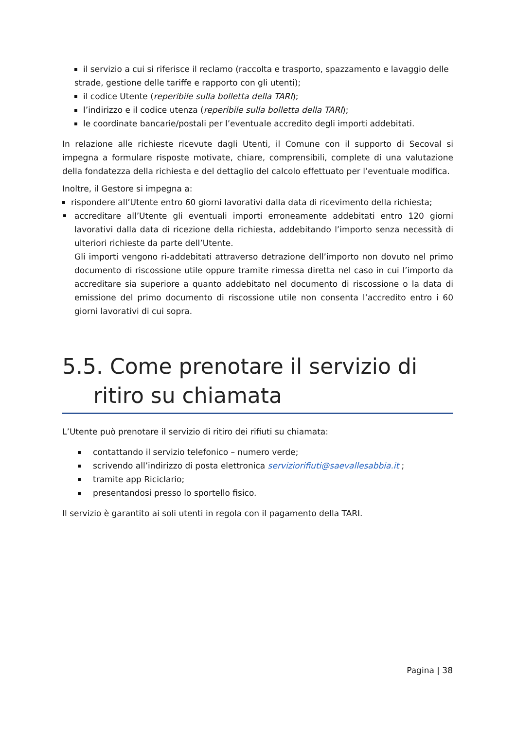il servizio a cui si riferisce il reclamo (raccolta e trasporto, spazzamento e lavaggio delle strade, gestione delle tariffe e rapporto con gli utenti);
il codice Utente (reperibile sulla bolletta della TARI);
l’indirizzo e il codice utenza (reperibile sulla bolletta della TARI);
le coordinate bancarie/postali per l’eventuale accredito degli importi addebitati.
In relazione alle richieste ricevute dagli Utenti, il Comune con il supporto di Secoval si impegna a formulare risposte motivate, chiare, comprensibili, complete di una valutazione della fondatezza della richiesta e del dettaglio del calcolo effettuato per l’eventuale modifica.
Inoltre, il Gestore si impegna a:
rispondere all’Utente entro 60 giorni lavorativi dalla data di ricevimento della richiesta;
accreditare all’Utente gli eventuali importi erroneamente addebitati entro 120 giorni lavorativi dalla data di ricezione della richiesta, addebitando l’importo senza necessità di ulteriori richieste da parte dell’Utente.
Gli importi vengono ri-addebitati attraverso detrazione dell’importo non dovuto nel primo documento di riscossione utile oppure tramite rimessa diretta nel caso in cui l’importo da accreditare sia superiore a quanto addebitato nel documento di riscossione o la data di emissione del primo documento di riscossione utile non consenta l’accredito entro i 60 giorni lavorativi di cui sopra.
5.5. Come prenotare il servizio di ritiro su chiamata
L’Utente può prenotare il servizio di ritiro dei rifiuti su chiamata:
contattando il servizio telefonico – numero verde;
scrivendo all’indirizzo di posta elettronica serviziorifiuti@saevallesabbia.it ;
tramite app Riciclario;
presentandosi presso lo sportello fisico.
Il servizio è garantito ai soli utenti in regola con il pagamento della TARI.
Pagina | 38